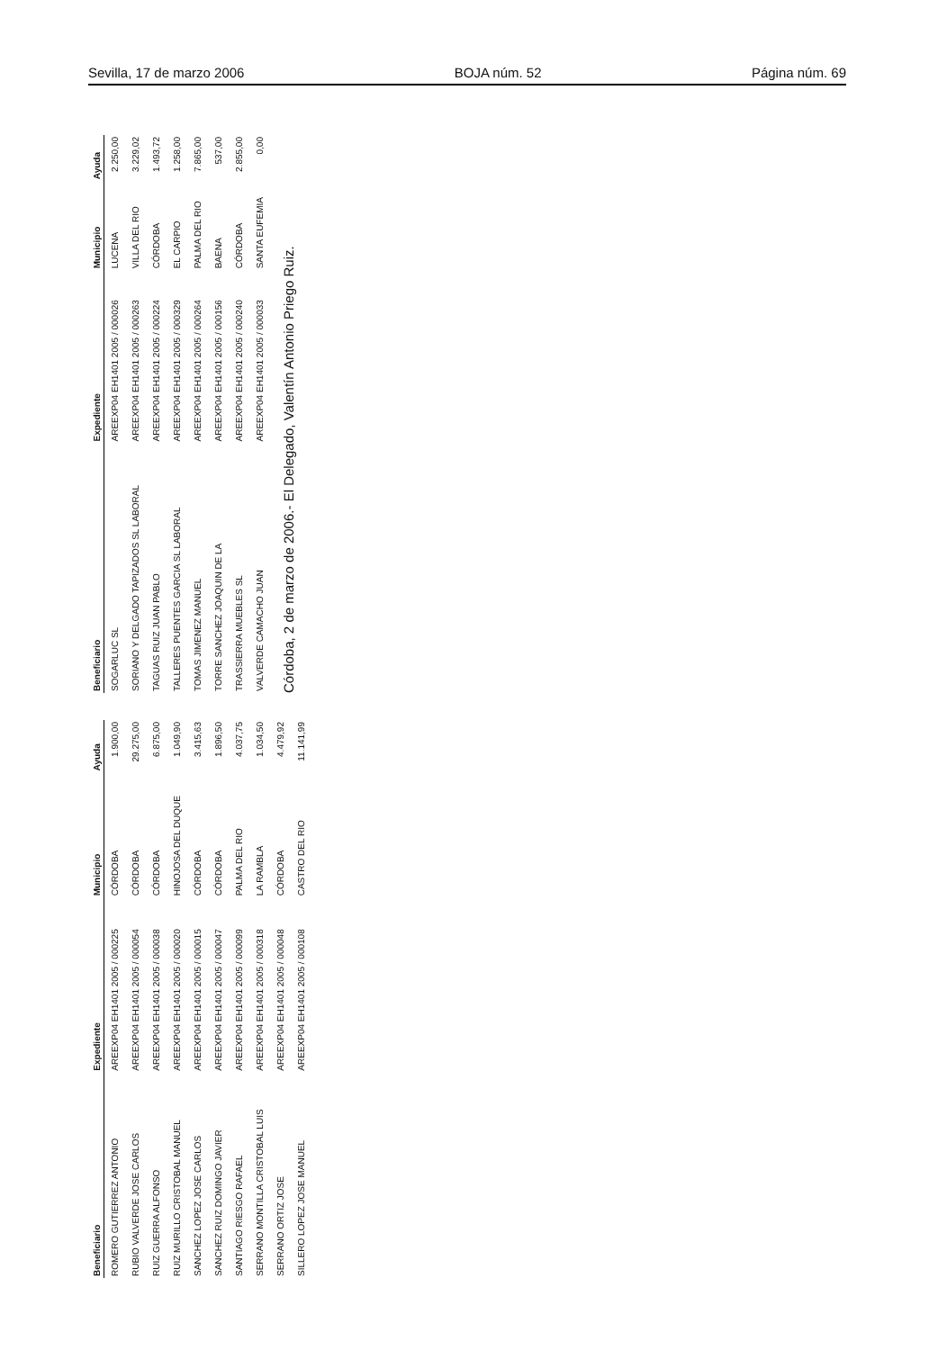Sevilla, 17 de marzo 2006 BOJA núm. 52 Página núm. 69
| Beneficiario | Expediente | Municipio | Ayuda |
| --- | --- | --- | --- |
| ROMERO GUTIERREZ ANTONIO | AREEXP04 EH1401 2005 / 000225 | CÓRDOBA | 1.900,00 |
| RUBIO VALVERDE JOSE CARLOS | AREEXP04 EH1401 2005 / 000054 | CÓRDOBA | 29.275,00 |
| RUIZ GUERRA ALFONSO | AREEXP04 EH1401 2005 / 000038 | CÓRDOBA | 6.875,00 |
| RUIZ MURILLO CRISTOBAL MANUEL | AREEXP04 EH1401 2005 / 000020 | HINOJOSA DEL DUQUE | 1.049,90 |
| SANCHEZ LOPEZ JOSE CARLOS | AREEXP04 EH1401 2005 / 000015 | CÓRDOBA | 3.415,63 |
| SANCHEZ RUIZ DOMINGO JAVIER | AREEXP04 EH1401 2005 / 000047 | CÓRDOBA | 1.896,50 |
| SANTIAGO RIESGO RAFAEL | AREEXP04 EH1401 2005 / 000099 | PALMA DEL RIO | 4.037,75 |
| SERRANO MONTILLA CRISTOBAL LUIS | AREEXP04 EH1401 2005 / 000318 | LA RAMBLA | 1.034,50 |
| SERRANO ORTIZ JOSE | AREEXP04 EH1401 2005 / 000048 | CÓRDOBA | 4.479,92 |
| SILLERO LOPEZ JOSE MANUEL | AREEXP04 EH1401 2005 / 000108 | CASTRO DEL RIO | 11.141,99 |
| Beneficiario | Expediente | Municipio | Ayuda |
| --- | --- | --- | --- |
| SOGARLUC SL | AREEXP04 EH1401 2005 / 000026 | LUCENA | 2.250,00 |
| SORIANO Y DELGADO TAPIZADOS SL LABORAL | AREEXP04 EH1401 2005 / 000263 | VILLA DEL RIO | 3.229,02 |
| TAGUAS RUIZ JUAN PABLO | AREEXP04 EH1401 2005 / 000224 | CÓRDOBA | 1.493,72 |
| TALLERES PUENTES GARCIA SL LABORAL | AREEXP04 EH1401 2005 / 000329 | EL CARPIO | 1.258,00 |
| TOMAS JIMENEZ MANUEL | AREEXP04 EH1401 2005 / 000264 | PALMA DEL RIO | 7.865,00 |
| TORRE SANCHEZ JOAQUIN DE LA | AREEXP04 EH1401 2005 / 000156 | BAENA | 537,00 |
| TRASSIERRA MUEBLES SL | AREEXP04 EH1401 2005 / 000240 | CÓRDOBA | 2.855,00 |
| VALVERDE CAMACHO JUAN | AREEXP04 EH1401 2005 / 000033 | SANTA EUFEMIA | 0,00 |
Córdoba, 2 de marzo de 2006.- El Delegado, Valentín Antonio Priego Ruiz.